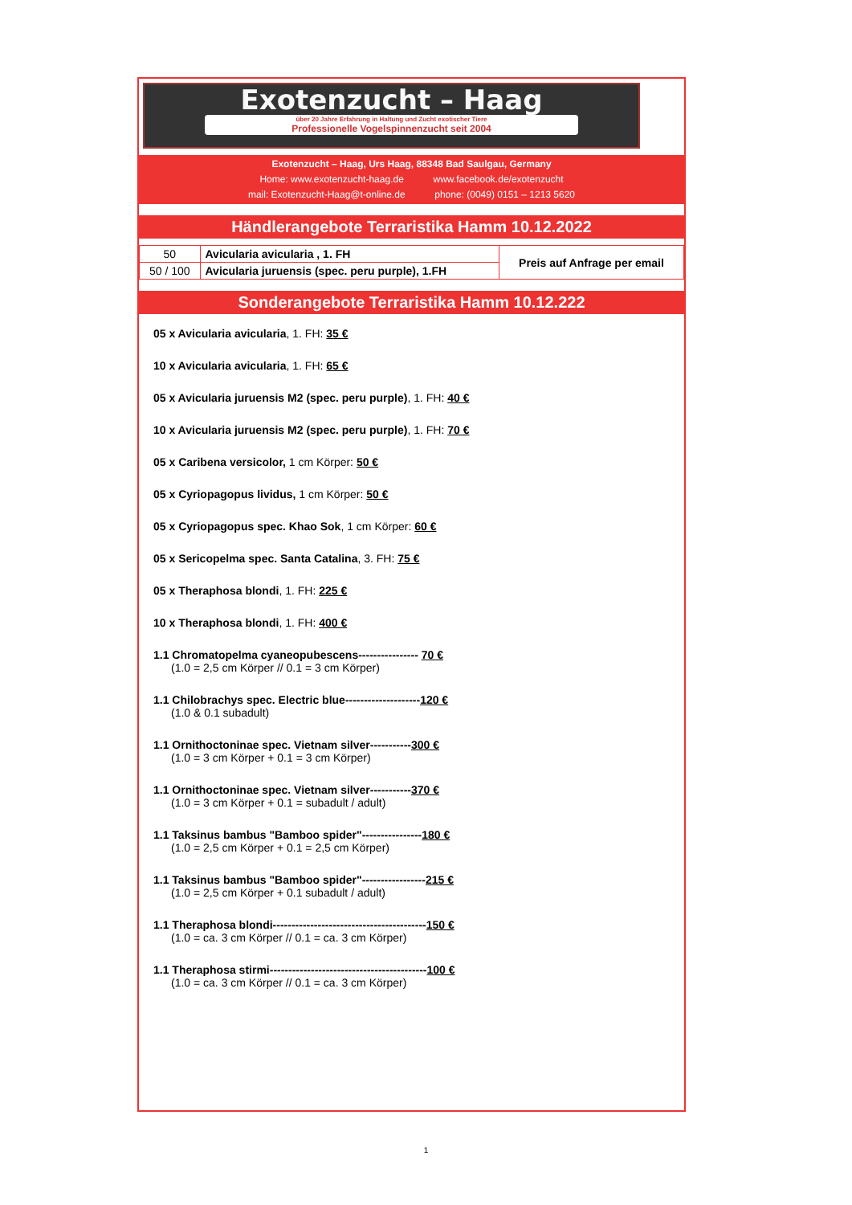Exotenzucht – Haag
über 20 Jahre Erfahrung in Haltung und Zucht exotischer Tiere
Professionelle Vogelspinnenzucht seit 2004
Exotenzucht – Haag, Urs Haag, 88348 Bad Saulgau, Germany
Home: www.exotenzucht-haag.de www.facebook.de/exotenzucht
mail: Exotenzucht-Haag@t-online.de phone: (0049) 0151 – 1213 5620
Händlerangebote Terraristika Hamm 10.12.2022
| 50 | Avicularia avicularia , 1. FH | Preis auf Anfrage per email |
| 50 / 100 | Avicularia juruensis (spec. peru purple), 1.FH | |
Sonderangebote Terraristika Hamm 10.12.222
05 x Avicularia avicularia, 1. FH: 35 €
10 x Avicularia avicularia, 1. FH: 65 €
05 x Avicularia juruensis M2 (spec. peru purple), 1. FH: 40 €
10 x Avicularia juruensis M2 (spec. peru purple), 1. FH: 70 €
05 x Caribena versicolor, 1 cm Körper: 50 €
05 x Cyriopagopus lividus, 1 cm Körper: 50 €
05 x Cyriopagopus spec. Khao Sok, 1 cm Körper: 60 €
05 x Sericopelma spec. Santa Catalina, 3. FH: 75 €
05 x Theraphosa blondi, 1. FH: 225 €
10 x Theraphosa blondi, 1. FH: 400 €
1.1 Chromatopelma cyaneopubescens---------------- 70 €
(1.0 = 2,5 cm Körper // 0.1 = 3 cm Körper)
1.1 Chilobrachys spec. Electric blue--------------------120 €
(1.0 & 0.1 subadult)
1.1 Ornithoctoninae spec. Vietnam silver-----------300 €
(1.0 = 3 cm Körper + 0.1 = 3 cm Körper)
1.1 Ornithoctoninae spec. Vietnam silver-----------370 €
(1.0 = 3 cm Körper + 0.1 = subadult / adult)
1.1 Taksinus bambus "Bamboo spider"----------------180 €
(1.0 = 2,5 cm Körper + 0.1 = 2,5 cm Körper)
1.1 Taksinus bambus "Bamboo spider"-----------------215 €
(1.0 = 2,5 cm Körper + 0.1 subadult / adult)
1.1 Theraphosa blondi-----------------------------------------150 €
(1.0 = ca. 3 cm Körper // 0.1 = ca. 3 cm Körper)
1.1 Theraphosa stirmi------------------------------------------100 €
(1.0 = ca. 3 cm Körper // 0.1 = ca. 3 cm Körper)
1